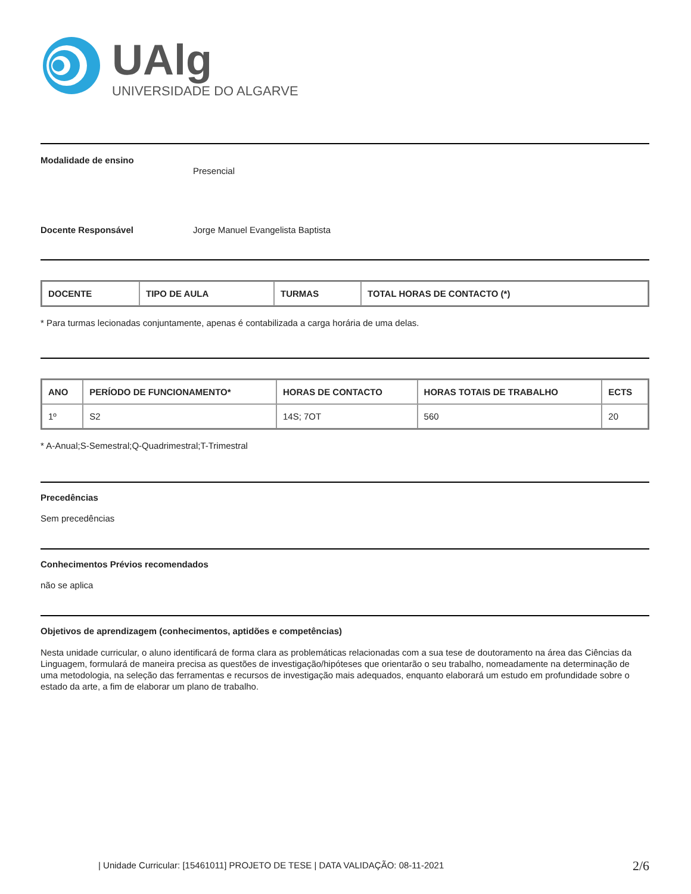UAlg
UNIVERSIDADE DO ALGARVE
Modalidade de ensino
Presencial
Docente Responsável Jorge Manuel Evangelista Baptista
| DOCENTE | TIPO DE AULA | TURMAS | TOTAL HORAS DE CONTACTO (*) |
| --- | --- | --- | --- |
* Para turmas lecionadas conjuntamente, apenas é contabilizada a carga horária de uma delas.
| ANO | PERÍODO DE FUNCIONAMENTO* | HORAS DE CONTACTO | HORAS TOTAIS DE TRABALHO | ECTS |
| --- | --- | --- | --- | --- |
| 1º | S2 | 14S; 7OT | 560 | 20 |
* A-Anual;S-Semestral;Q-Quadrimestral;T-Trimestral
Precedências
Sem precedências
Conhecimentos Prévios recomendados
não se aplica
Objetivos de aprendizagem (conhecimentos, aptidões e competências)
Nesta unidade curricular, o aluno identificará de forma clara as problemáticas relacionadas com a sua tese de doutoramento na área das Ciências da Linguagem, formulará de maneira precisa as questões de investigação/hipóteses que orientarão o seu trabalho, nomeadamente na determinação de uma metodologia, na seleção das ferramentas e recursos de investigação mais adequados, enquanto elaborará um estudo em profundidade sobre o estado da arte, a fim de elaborar um plano de trabalho.
| Unidade Curricular: [15461011] PROJETO DE TESE | DATA VALIDAÇÃO: 08-11-2021 2/6